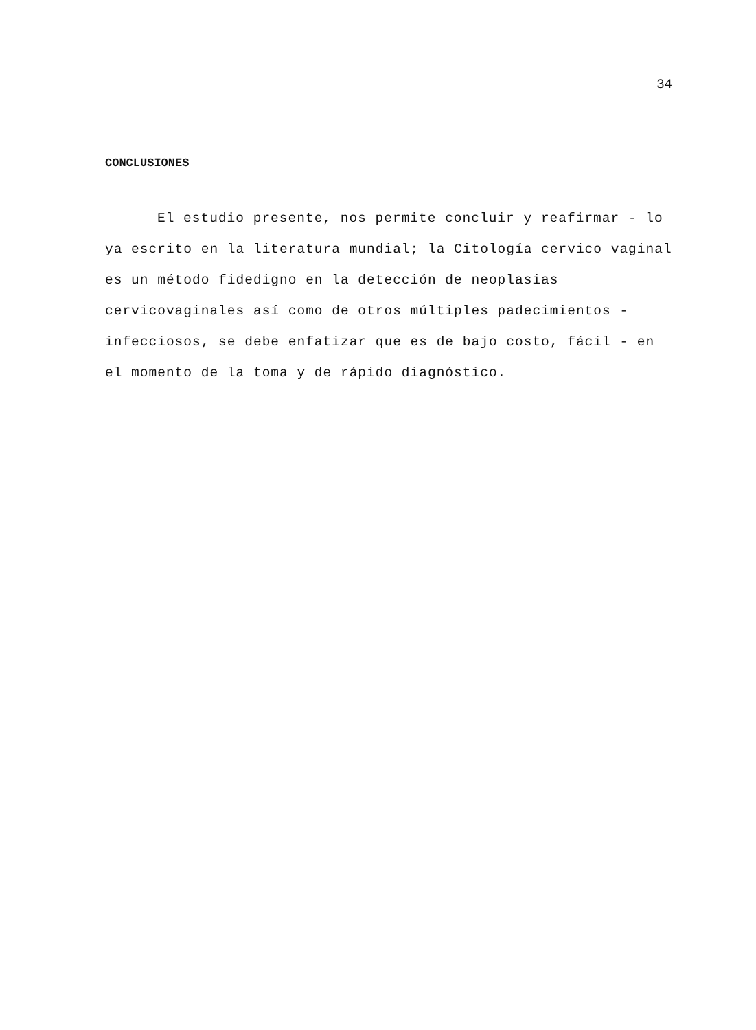34
CONCLUSIONES
El estudio presente, nos permite concluir y reafirmar - lo ya escrito en la literatura mundial; la Citología cervico vaginal es un método fidedigno en la detección de neoplasias cervicovaginales así como de otros múltiples padecimientos - infecciosos, se debe enfatizar que es de bajo costo, fácil - en el momento de la toma y de rápido diagnóstico.